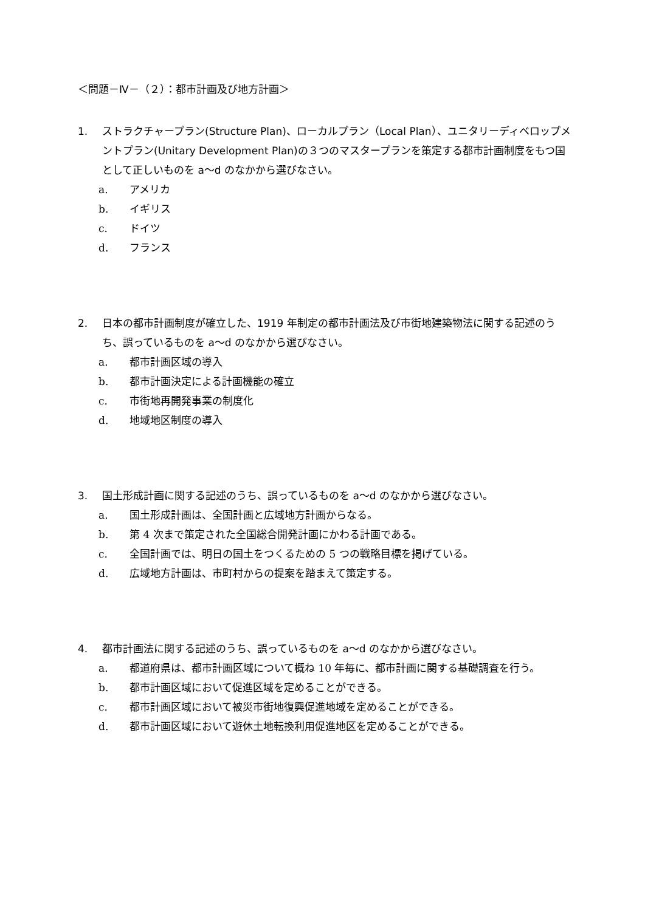＜問題－Ⅳ－（２）：都市計画及び地方計画＞
1. ストラクチャープラン(Structure Plan)、ローカルプラン（Local Plan）、ユニタリーディベロップメントプラン(Unitary Development Plan)の３つのマスタープランを策定する都市計画制度をもつ国として正しいものを a～d のなかから選びなさい。
a. アメリカ
b. イギリス
c. ドイツ
d. フランス
2. 日本の都市計画制度が確立した、1919 年制定の都市計画法及び市街地建築物法に関する記述のうち、誤っているものを a～d のなかから選びなさい。
a. 都市計画区域の導入
b. 都市計画決定による計画機能の確立
c. 市街地再開発事業の制度化
d. 地域地区制度の導入
3. 国土形成計画に関する記述のうち、誤っているものを a～d のなかから選びなさい。
a. 国土形成計画は、全国計画と広域地方計画からなる。
b. 第 4 次まで策定された全国総合開発計画にかわる計画である。
c. 全国計画では、明日の国土をつくるための 5 つの戦略目標を掲げている。
d. 広域地方計画は、市町村からの提案を踏まえて策定する。
4. 都市計画法に関する記述のうち、誤っているものを a～d のなかから選びなさい。
a. 都道府県は、都市計画区域について概ね 10 年毎に、都市計画に関する基礎調査を行う。
b. 都市計画区域において促進区域を定めることができる。
c. 都市計画区域において被災市街地復興促進地域を定めることができる。
d. 都市計画区域において遊休土地転換利用促進地区を定めることができる。